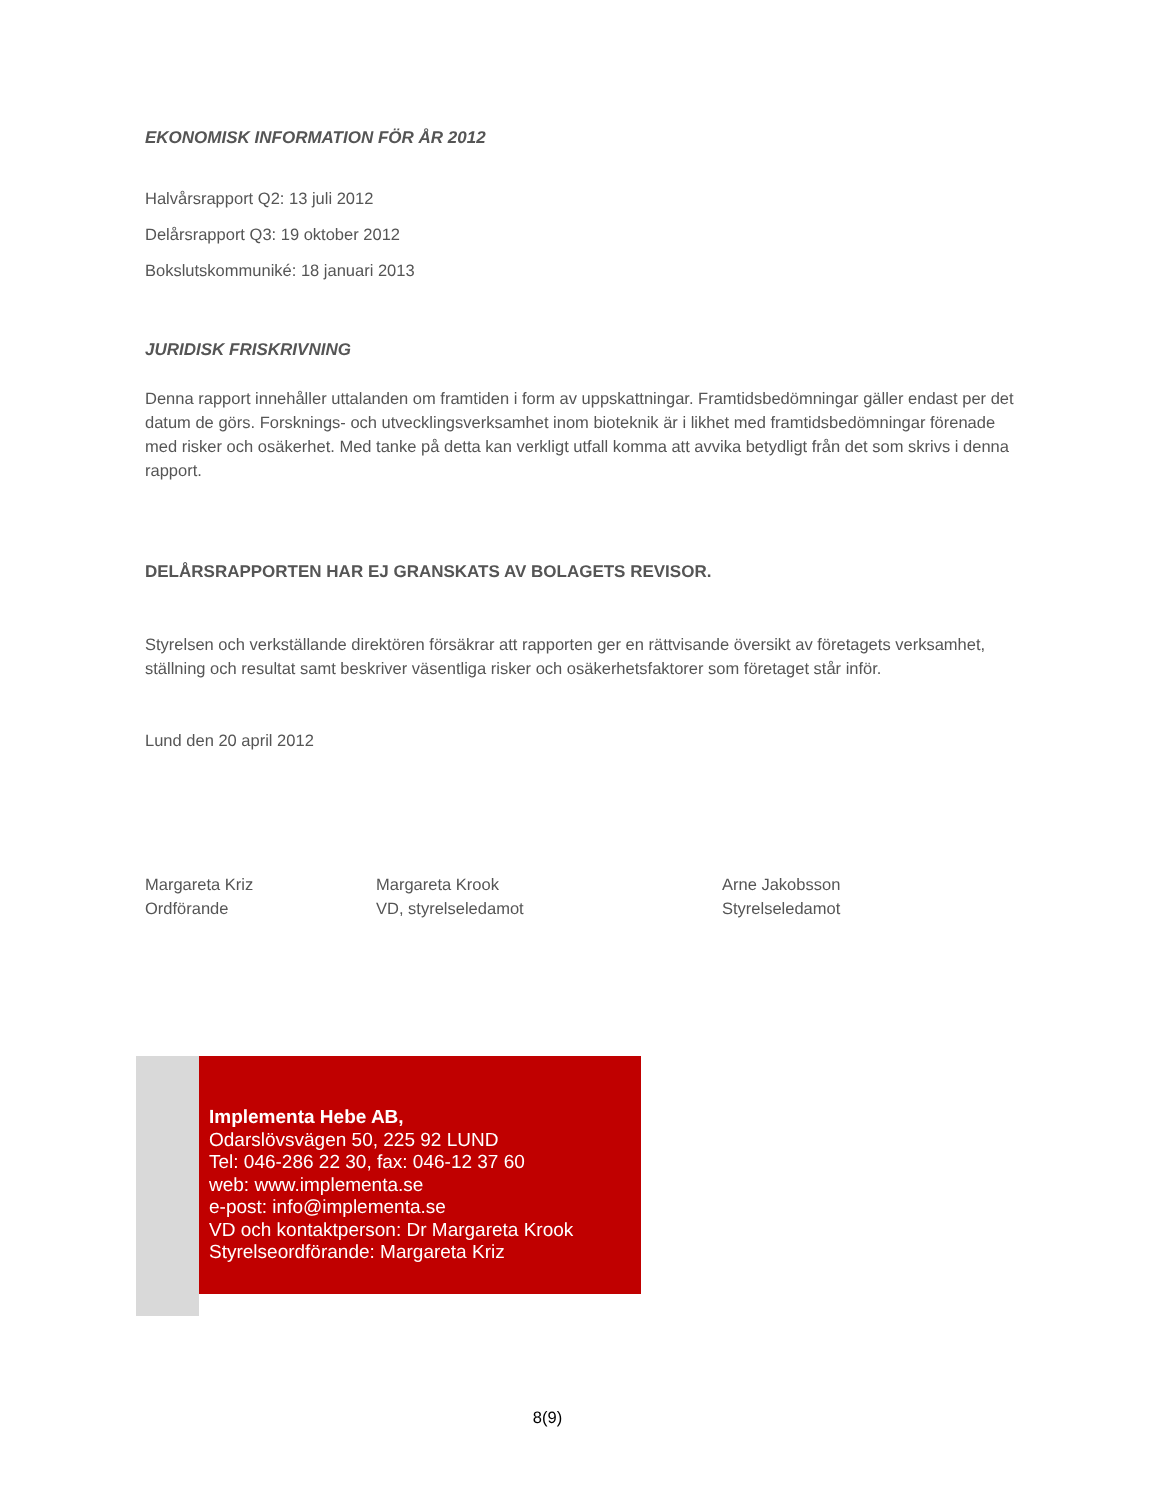EKONOMISK INFORMATION FÖR ÅR 2012
Halvårsrapport Q2: 13 juli 2012
Delårsrapport Q3: 19 oktober 2012
Bokslutskommuniké: 18 januari 2013
JURIDISK FRISKRIVNING
Denna rapport innehåller uttalanden om framtiden i form av uppskattningar. Framtidsbedömningar gäller endast per det datum de görs. Forsknings- och utvecklingsverksamhet inom bioteknik är i likhet med framtidsbedömningar förenade med risker och osäkerhet. Med tanke på detta kan verkligt utfall komma att avvika betydligt från det som skrivs i denna rapport.
DELÅRSRAPPORTEN HAR EJ GRANSKATS AV BOLAGETS REVISOR.
Styrelsen och verkställande direktören försäkrar att rapporten ger en rättvisande översikt av företagets verksamhet, ställning och resultat samt beskriver väsentliga risker och osäkerhetsfaktorer som företaget står inför.
Lund den 20 april 2012
Margareta Kriz
Ordförande
Margareta Krook
VD, styrelseledamot
Arne Jakobsson
Styrelseledamot
Implementa Hebe AB,
Odarslövsvägen 50, 225 92 LUND
Tel: 046-286 22 30, fax: 046-12 37 60
web: www.implementa.se
e-post: info@implementa.se
VD och kontaktperson: Dr Margareta Krook
Styrelseordförande: Margareta Kriz
8(9)